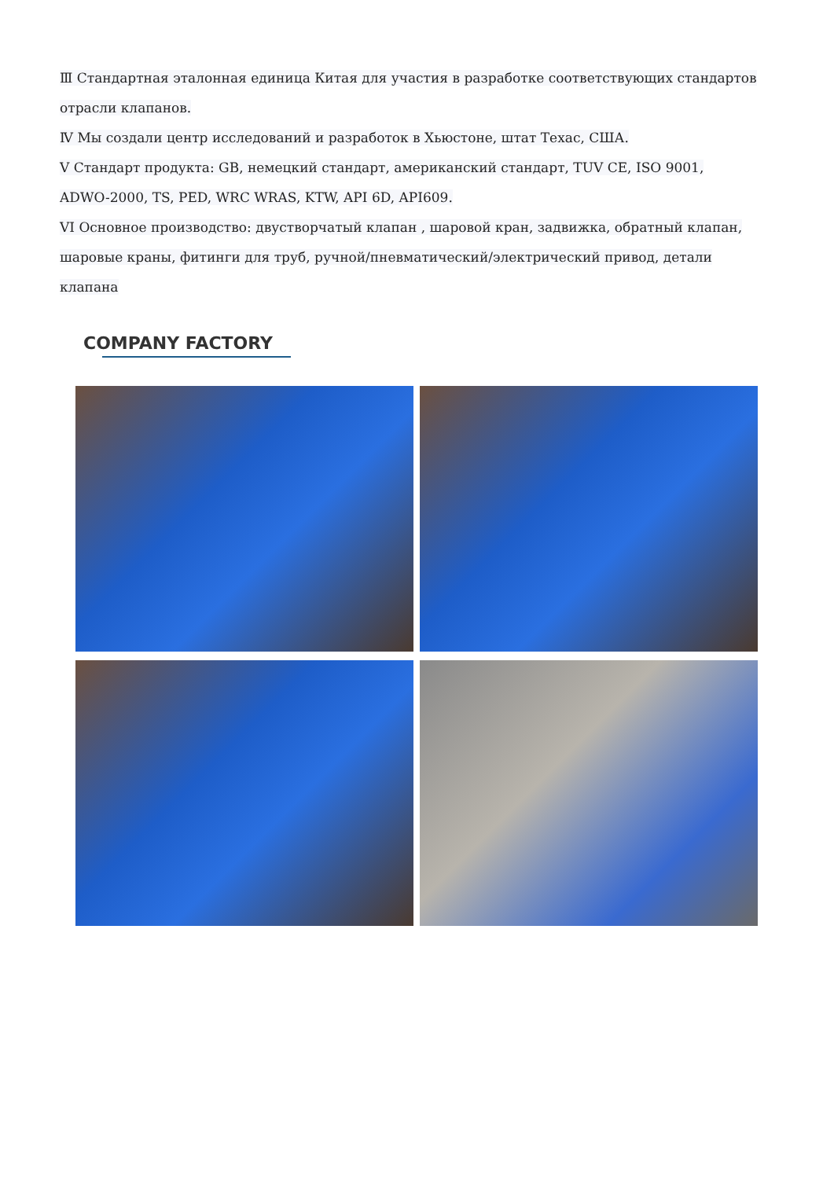Ⅲ Стандартная эталонная единица Китая для участия в разработке соответствующих стандартов
отрасли клапанов.
Ⅳ Мы создали центр исследований и разработок в Хьюстоне, штат Техас, США.
V Стандарт продукта: GB, немецкий стандарт, американский стандарт, TUV CE, ISO 9001,
ADWO-2000, TS, PED, WRC WRAS, KTW, API 6D, API609.
VI Основное производство: двустворчатый клапан , шаровой кран, задвижка, обратный клапан,
шаровые краны, фитинги для труб, ручной/пневматический/электрический привод, детали клапана
COMPANY FACTORY